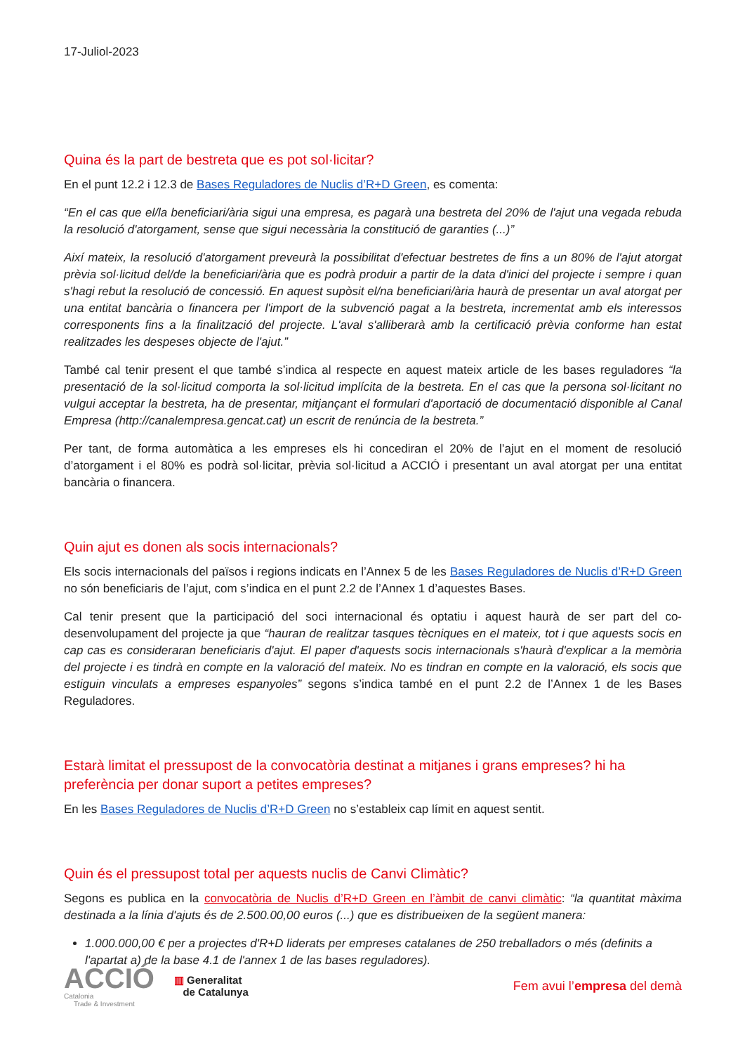17-Juliol-2023
Quina és la part de bestreta que es pot sol·licitar?
En el punt 12.2 i 12.3 de Bases Reguladores de Nuclis d’R+D Green, es comenta:
“En el cas que el/la beneficiari/ària sigui una empresa, es pagarà una bestreta del 20% de l'ajut una vegada rebuda la resolució d'atorgament, sense que sigui necessària la constitució de garanties (...)”
Així mateix, la resolució d'atorgament preveurà la possibilitat d'efectuar bestretes de fins a un 80% de l'ajut atorgat prèvia sol·licitud del/de la beneficiari/ària que es podrà produir a partir de la data d'inici del projecte i sempre i quan s'hagi rebut la resolució de concessió. En aquest supòsit el/na beneficiari/ària haurà de presentar un aval atorgat per una entitat bancària o financera per l'import de la subvenció pagat a la bestreta, incrementat amb els interessos corresponents fins a la finalització del projecte. L'aval s'alliberarà amb la certificació prèvia conforme han estat realitzades les despeses objecte de l'ajut.”
També cal tenir present el que també s’indica al respecte en aquest mateix article de les bases reguladores “la presentació de la sol·licitud comporta la sol·licitud implícita de la bestreta. En el cas que la persona sol·licitant no vulgui acceptar la bestreta, ha de presentar, mitjançant el formulari d'aportació de documentació disponible al Canal Empresa (http://canalempresa.gencat.cat) un escrit de renúncia de la bestreta.”
Per tant, de forma automàtica a les empreses els hi concediran el 20% de l’ajut en el moment de resolució d’atorgament i el 80% es podrà sol·licitar, prèvia sol·licitud a ACCIÓ i presentant un aval atorgat per una entitat bancària o financera.
Quin ajut es donen als socis internacionals?
Els socis internacionals del països i regions indicats en l’Annex 5 de les Bases Reguladores de Nuclis d’R+D Green no són beneficiaris de l’ajut, com s’indica en el punt 2.2 de l’Annex 1 d’aquestes Bases.
Cal tenir present que la participació del soci internacional és optatiu i aquest haurà de ser part del co-desenvolupament del projecte ja que “hauran de realitzar tasques tècniques en el mateix, tot i que aquests socis en cap cas es consideraran beneficiaris d'ajut. El paper d'aquests socis internacionals s'haurà d'explicar a la memòria del projecte i es tindrà en compte en la valoració del mateix. No es tindran en compte en la valoració, els socis que estiguin vinculats a empreses espanyoles” segons s’indica també en el punt 2.2 de l’Annex 1 de les Bases Reguladores.
Estarà limitat el pressupost de la convocatòria destinat a mitjanes i grans empreses? hi ha preferència per donar suport a petites empreses?
En les Bases Reguladores de Nuclis d’R+D Green no s’estableix cap límit en aquest sentit.
Quin és el pressupost total per aquests nuclis de Canvi Climàtic?
Segons es publica en la convocatòria de Nuclis d’R+D Green en l’àmbit de canvi climàtic: “la quantitat màxima destinada a la línia d'ajuts és de 2.500.00,00 euros (...) que es distribueixen de la següent manera:
1.000.000,00 € per a projectes d'R+D liderats per empreses catalanes de 250 treballadors o més (definits a l'apartat a) de la base 4.1 de l'annex 1 de las bases reguladores).
ACCIÓ
Catalonia
Trade & Investment
▥ Generalitat
de Catalunya
Fem avui l’empresa del demà